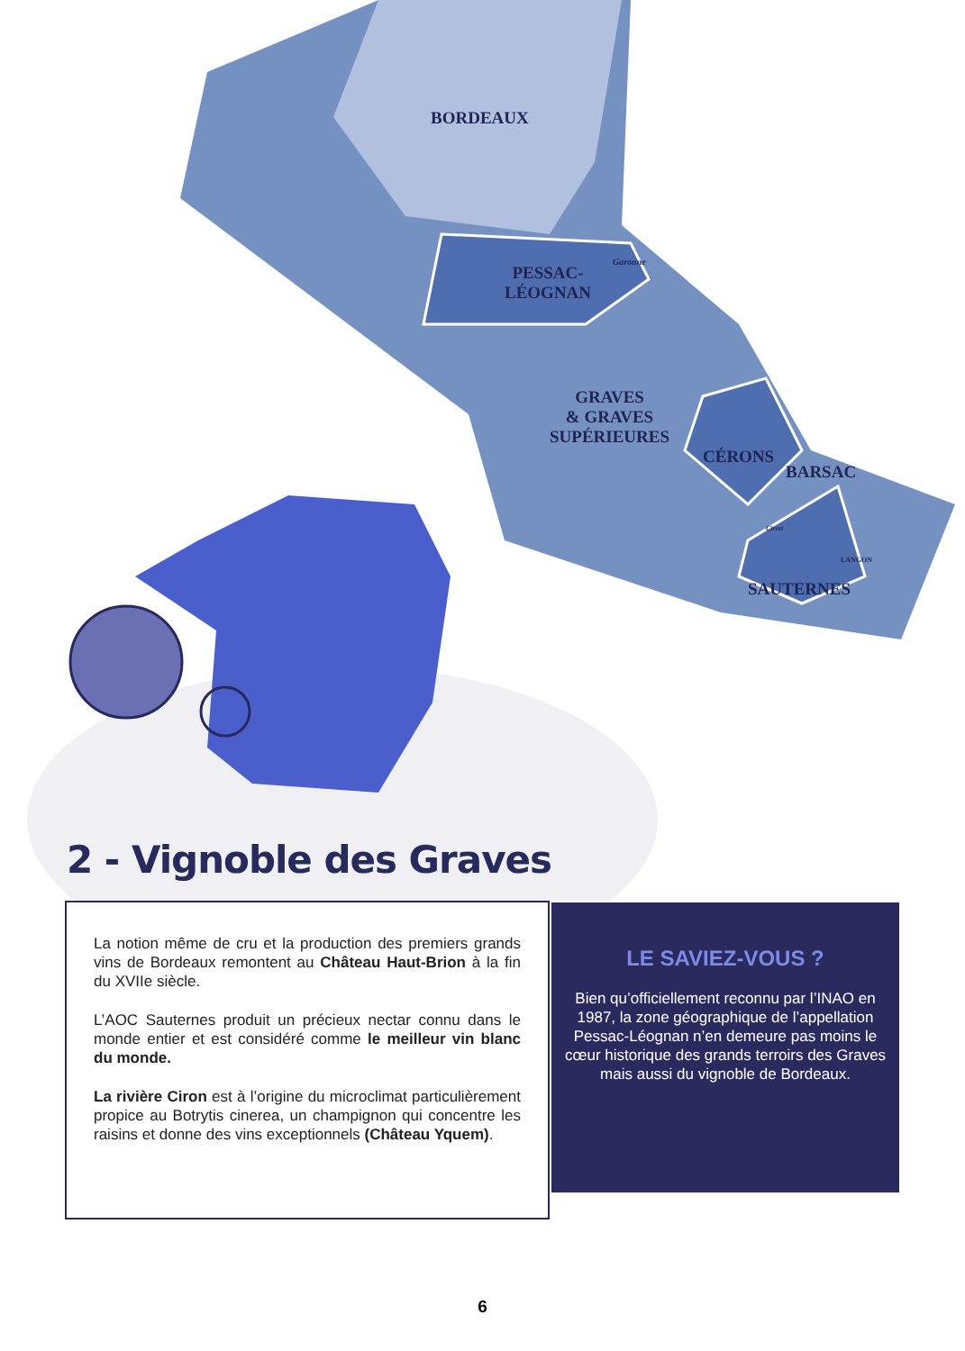BORDEAUX
PESSAC-
LÉOGNAN
GRAVES
& GRAVES
SUPÉRIEURES
CÉRONS
BARSAC
SAUTERNES
LANGON
Garonne
Ciron
2 - Vignoble des Graves
La notion même de cru et la production des premiers grands vins de Bordeaux remontent au Château Haut-Brion à la fin du XVIIe siècle.
L’AOC Sauternes produit un précieux nectar connu dans le monde entier et est considéré comme le meilleur vin blanc du monde.
La rivière Ciron est à l’origine du microclimat particulièrement propice au Botrytis cinerea, un champignon qui concentre les raisins et donne des vins exceptionnels (Château Yquem).
LE SAVIEZ-VOUS ?
Bien qu’officiellement reconnu par l’INAO en 1987, la zone géographique de l’appellation Pessac-Léognan n’en demeure pas moins le cœur historique des grands terroirs des Graves mais aussi du vignoble de Bordeaux.
6